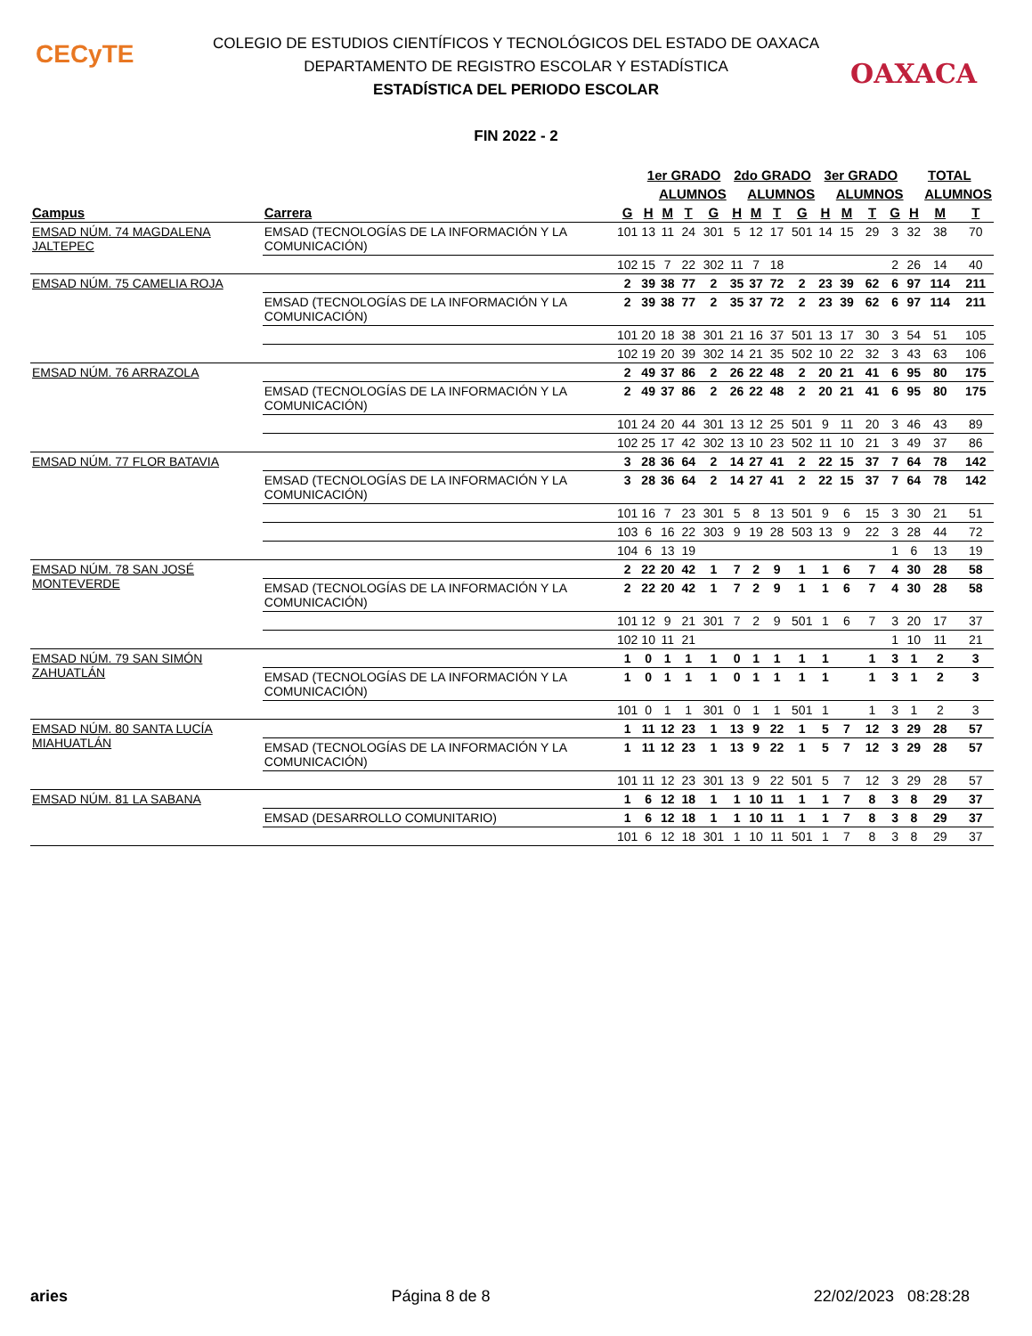CECyTE
OAXACA
COLEGIO DE ESTUDIOS CIENTÍFICOS Y TECNOLÓGICOS DEL ESTADO DE OAXACA
DEPARTAMENTO DE REGISTRO ESCOLAR Y ESTADÍSTICA
ESTADÍSTICA DEL PERIODO ESCOLAR
FIN 2022 - 2
| | | | 1er GRADO | | | | 2do GRADO | | | | 3er GRADO | | | | TOTAL | | |
| --- | --- | --- | --- | --- | --- | --- | --- | --- | --- | --- | --- | --- | --- | --- | --- | --- | --- |
| | | | | ALUMNOS | | | | ALUMNOS | | | | ALUMNOS | | | | ALUMNOS | |
| Campus | Carrera | G | H | M | T | G | H | M | T | G | H | M | T | G | H | M | T |
| EMSAD NÚM. 74 MAGDALENA JALTEPEC | EMSAD (TECNOLOGÍAS DE LA INFORMACIÓN Y LA COMUNICACIÓN) | 101 | 13 | 11 | 24 | 301 | 5 | 12 | 17 | 501 | 14 | 15 | 29 | 3 | 32 | 38 | 70 |
| | | 102 | 15 | 7 | 22 | 302 | 11 | 7 | 18 | | | | | 2 | 26 | 14 | 40 |
| EMSAD NÚM. 75 CAMELIA ROJA | | 2 | 39 | 38 | 77 | 2 | 35 | 37 | 72 | 2 | 23 | 39 | 62 | 6 | 97 | 114 | 211 |
| | EMSAD (TECNOLOGÍAS DE LA INFORMACIÓN Y LA COMUNICACIÓN) | 2 | 39 | 38 | 77 | 2 | 35 | 37 | 72 | 2 | 23 | 39 | 62 | 6 | 97 | 114 | 211 |
| | | 101 | 20 | 18 | 38 | 301 | 21 | 16 | 37 | 501 | 13 | 17 | 30 | 3 | 54 | 51 | 105 |
| | | 102 | 19 | 20 | 39 | 302 | 14 | 21 | 35 | 502 | 10 | 22 | 32 | 3 | 43 | 63 | 106 |
| EMSAD NÚM. 76 ARRAZOLA | | 2 | 49 | 37 | 86 | 2 | 26 | 22 | 48 | 2 | 20 | 21 | 41 | 6 | 95 | 80 | 175 |
| | EMSAD (TECNOLOGÍAS DE LA INFORMACIÓN Y LA COMUNICACIÓN) | 2 | 49 | 37 | 86 | 2 | 26 | 22 | 48 | 2 | 20 | 21 | 41 | 6 | 95 | 80 | 175 |
| | | 101 | 24 | 20 | 44 | 301 | 13 | 12 | 25 | 501 | 9 | 11 | 20 | 3 | 46 | 43 | 89 |
| | | 102 | 25 | 17 | 42 | 302 | 13 | 10 | 23 | 502 | 11 | 10 | 21 | 3 | 49 | 37 | 86 |
| EMSAD NÚM. 77 FLOR BATAVIA | | 3 | 28 | 36 | 64 | 2 | 14 | 27 | 41 | 2 | 22 | 15 | 37 | 7 | 64 | 78 | 142 |
| | EMSAD (TECNOLOGÍAS DE LA INFORMACIÓN Y LA COMUNICACIÓN) | 3 | 28 | 36 | 64 | 2 | 14 | 27 | 41 | 2 | 22 | 15 | 37 | 7 | 64 | 78 | 142 |
| | | 101 | 16 | 7 | 23 | 301 | 5 | 8 | 13 | 501 | 9 | 6 | 15 | 3 | 30 | 21 | 51 |
| | | 103 | 6 | 16 | 22 | 303 | 9 | 19 | 28 | 503 | 13 | 9 | 22 | 3 | 28 | 44 | 72 |
| | | 104 | 6 | 13 | 19 | | | | | | | | | 1 | 6 | 13 | 19 |
| EMSAD NÚM. 78 SAN JOSÉ MONTEVERDE | | 2 | 22 | 20 | 42 | 1 | 7 | 2 | 9 | 1 | 1 | 6 | 7 | 4 | 30 | 28 | 58 |
| | EMSAD (TECNOLOGÍAS DE LA INFORMACIÓN Y LA COMUNICACIÓN) | 2 | 22 | 20 | 42 | 1 | 7 | 2 | 9 | 1 | 1 | 6 | 7 | 4 | 30 | 28 | 58 |
| | | 101 | 12 | 9 | 21 | 301 | 7 | 2 | 9 | 501 | 1 | 6 | 7 | 3 | 20 | 17 | 37 |
| | | 102 | 10 | 11 | 21 | | | | | | | | | 1 | 10 | 11 | 21 |
| EMSAD NÚM. 79 SAN SIMÓN ZAHUATLÁN | | 1 | 0 | 1 | 1 | 1 | 0 | 1 | 1 | 1 | 1 | | 1 | 3 | 1 | 2 | 3 |
| | EMSAD (TECNOLOGÍAS DE LA INFORMACIÓN Y LA COMUNICACIÓN) | 1 | 0 | 1 | 1 | 1 | 0 | 1 | 1 | 1 | 1 | | 1 | 3 | 1 | 2 | 3 |
| | | 101 | 0 | 1 | 1 | 301 | 0 | 1 | 1 | 501 | 1 | | 1 | 3 | 1 | 2 | 3 |
| EMSAD NÚM. 80 SANTA LUCÍA MIAHUATLÁN | | 1 | 11 | 12 | 23 | 1 | 13 | 9 | 22 | 1 | 5 | 7 | 12 | 3 | 29 | 28 | 57 |
| | EMSAD (TECNOLOGÍAS DE LA INFORMACIÓN Y LA COMUNICACIÓN) | 1 | 11 | 12 | 23 | 1 | 13 | 9 | 22 | 1 | 5 | 7 | 12 | 3 | 29 | 28 | 57 |
| | | 101 | 11 | 12 | 23 | 301 | 13 | 9 | 22 | 501 | 5 | 7 | 12 | 3 | 29 | 28 | 57 |
| EMSAD NÚM. 81 LA SABANA | | 1 | 6 | 12 | 18 | 1 | 1 | 10 | 11 | 1 | 1 | 7 | 8 | 3 | 8 | 29 | 37 |
| | EMSAD (DESARROLLO COMUNITARIO) | 1 | 6 | 12 | 18 | 1 | 1 | 10 | 11 | 1 | 1 | 7 | 8 | 3 | 8 | 29 | 37 |
| | | 101 | 6 | 12 | 18 | 301 | 1 | 10 | 11 | 501 | 1 | 7 | 8 | 3 | 8 | 29 | 37 |
aries Página 8 de 8 22/02/2023 08:28:28